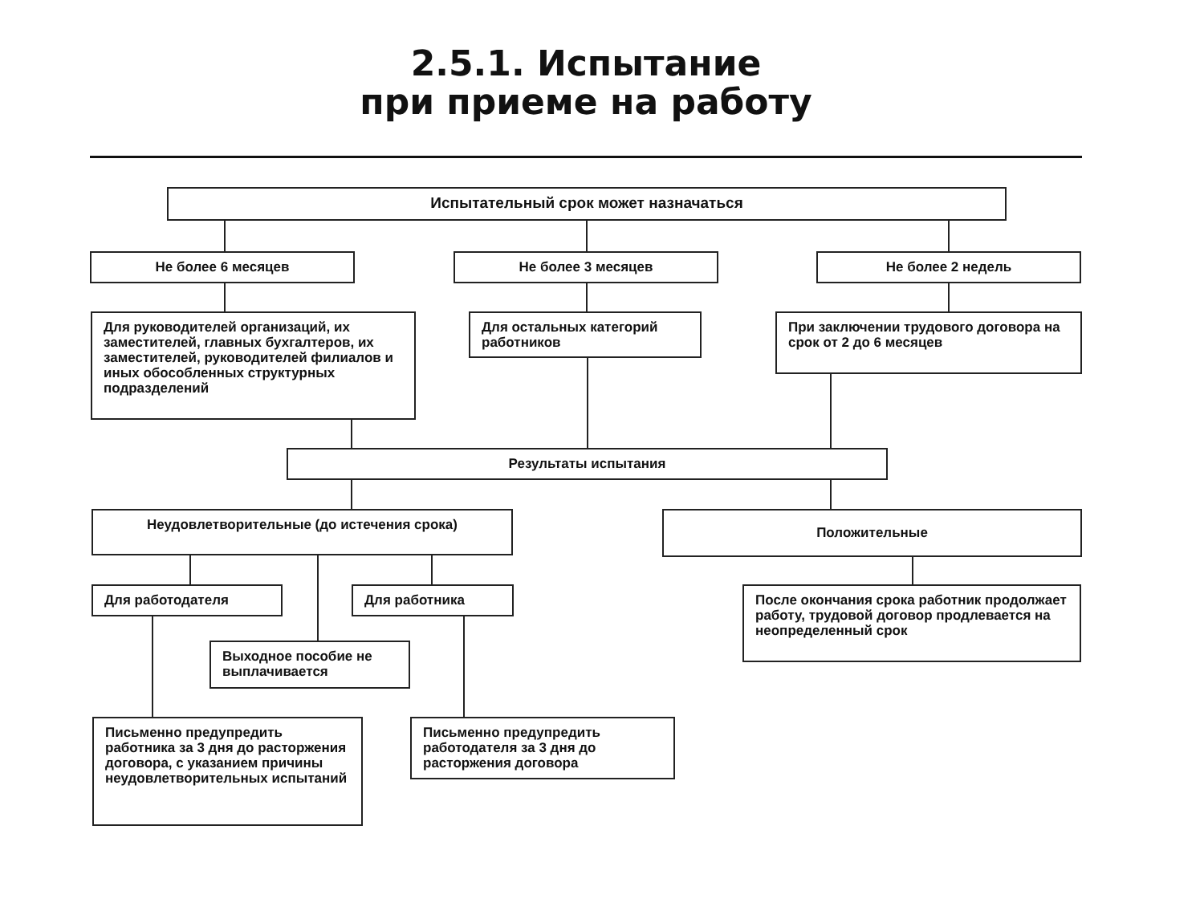2.5.1. Испытание
при приеме на работу
Испытательный срок может назначаться
Не более 6 месяцев Не более 3 месяцев Не более 2 недель
Для руководителей организаций, их заместителей, главных бухгалтеров, их заместителей, руководителей филиалов и иных обособленных структурных подразделений
Для остальных категорий работников
При заключении трудового договора на срок от 2 до 6 месяцев
Результаты испытания
Неудовлетворительные (до истечения срока) Положительные
Для работодателя Для работника
После окончания срока работник продолжает работу, трудовой договор продлевается на неопределенный срок
Выходное пособие не выплачивается
Письменно предупредить работника за 3 дня до расторжения договора, с указанием причины неудовлетворительных испытаний
Письменно предупредить работодателя за 3 дня до расторжения договора